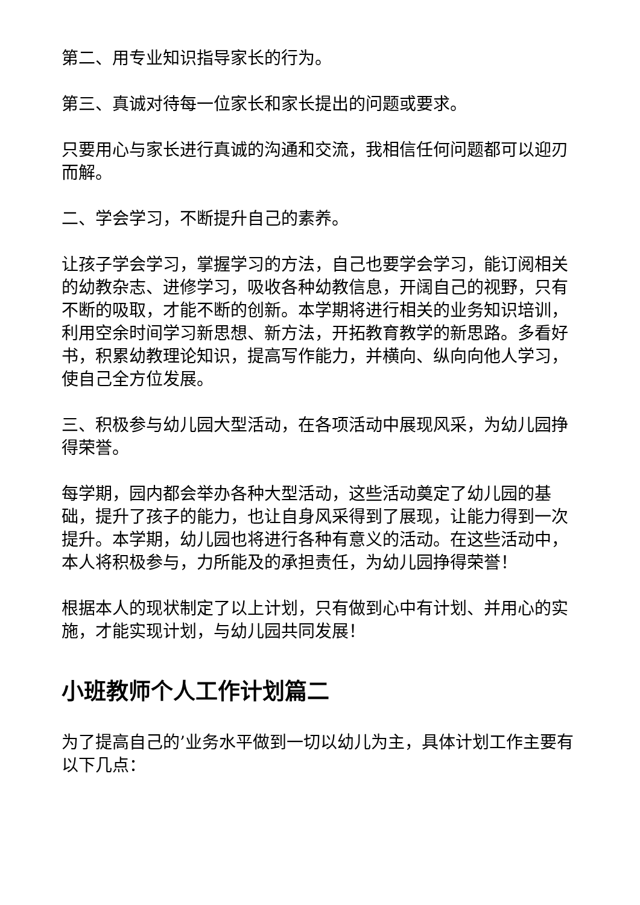第二、用专业知识指导家长的行为。
第三、真诚对待每一位家长和家长提出的问题或要求。
只要用心与家长进行真诚的沟通和交流，我相信任何问题都可以迎刃而解。
二、学会学习，不断提升自己的素养。
让孩子学会学习，掌握学习的方法，自己也要学会学习，能订阅相关的幼教杂志、进修学习，吸收各种幼教信息，开阔自己的视野，只有不断的吸取，才能不断的创新。本学期将进行相关的业务知识培训，利用空余时间学习新思想、新方法，开拓教育教学的新思路。多看好书，积累幼教理论知识，提高写作能力，并横向、纵向向他人学习，使自己全方位发展。
三、积极参与幼儿园大型活动，在各项活动中展现风采，为幼儿园挣得荣誉。
每学期，园内都会举办各种大型活动，这些活动奠定了幼儿园的基础，提升了孩子的能力，也让自身风采得到了展现，让能力得到一次提升。本学期，幼儿园也将进行各种有意义的活动。在这些活动中，本人将积极参与，力所能及的承担责任，为幼儿园挣得荣誉！
根据本人的现状制定了以上计划，只有做到心中有计划、并用心的实施，才能实现计划，与幼儿园共同发展！
小班教师个人工作计划篇二
为了提高自己的’业务水平做到一切以幼儿为主，具体计划工作主要有以下几点：